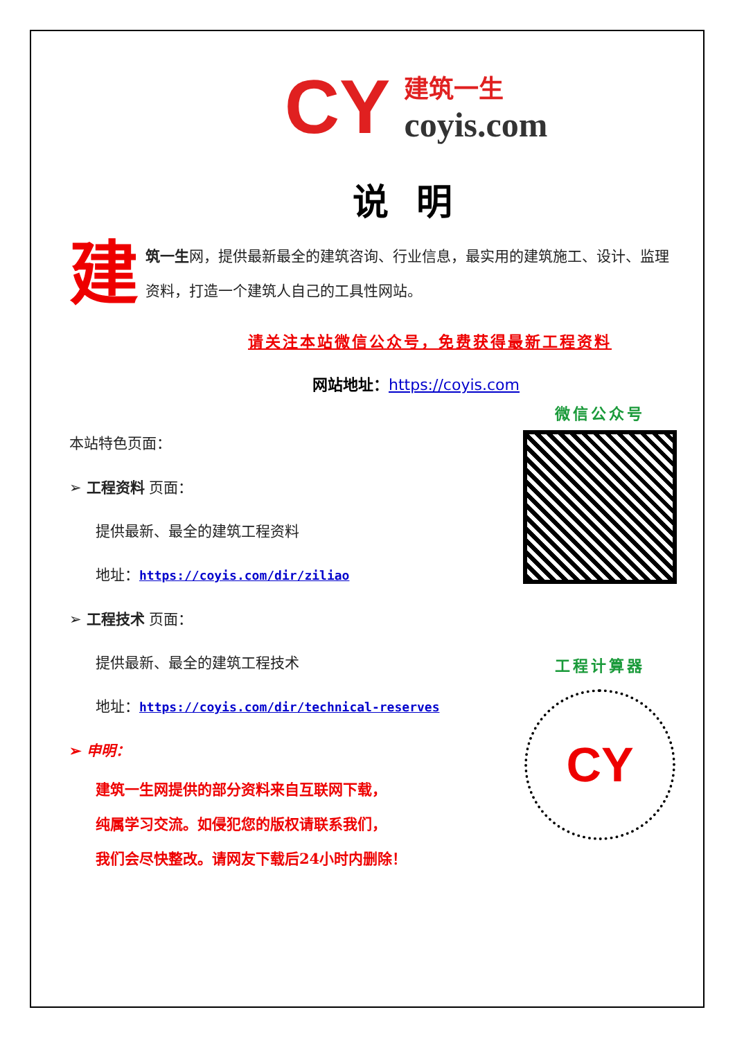CY
建筑一生
coyis.com
说明
建筑一生网，提供最新最全的建筑咨询、行业信息，最实用的建筑施工、设计、监理资料，打造一个建筑人自己的工具性网站。
请关注本站微信公众号，免费获得最新工程资料
网站地址：https://coyis.com
本站特色页面：
➢ 工程资料 页面：
提供最新、最全的建筑工程资料
地址：https://coyis.com/dir/ziliao
➢ 工程技术 页面：
提供最新、最全的建筑工程技术
地址：https://coyis.com/dir/technical-reserves
➢ 申明：
建筑一生网提供的部分资料来自互联网下载，
纯属学习交流。如侵犯您的版权请联系我们，
我们会尽快整改。请网友下载后24小时内删除！
微信公众号
工程计算器
CY